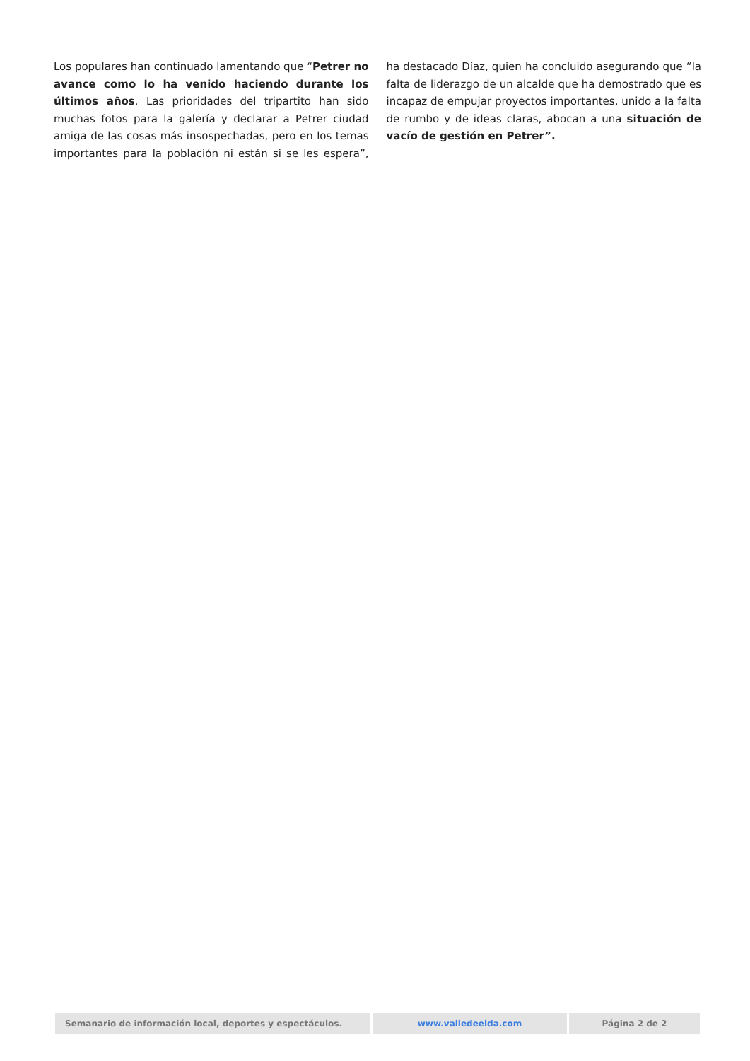Los populares han continuado lamentando que “Petrer no avance como lo ha venido haciendo durante los últimos años. Las prioridades del tripartito han sido muchas fotos para la galería y declarar a Petrer ciudad amiga de las cosas más insospechadas, pero en los temas importantes para la población ni están si se les espera”, ha destacado Díaz, quien ha concluido asegurando que “la falta de liderazgo de un alcalde que ha demostrado que es incapaz de empujar proyectos importantes, unido a la falta de rumbo y de ideas claras, abocan a una situación de vacío de gestión en Petrer”.
Semanario de información local, deportes y espectáculos. www.valledeelda.com Página 2 de 2